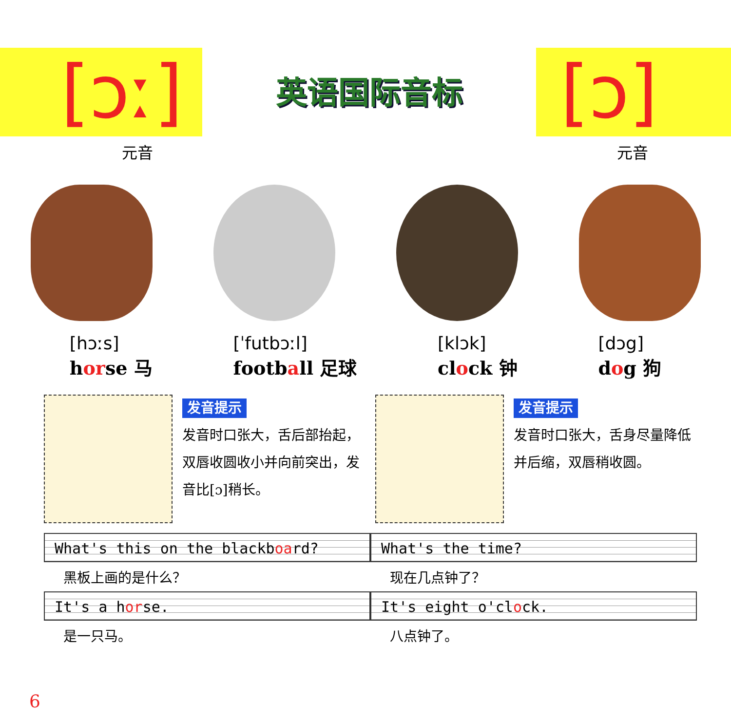[ɔː]
英语国际音标
[ɔ]
元音 元音
[hɔːs]
horse 马
[ˈfutbɔːl]
football 足球
[klɔk]
clock 钟
[dɔg]
dog 狗
发音提示
发音时口张大，舌后部抬起，双唇收圆收小并向前突出，发音比[ɔ]稍长。
发音提示
发音时口张大，舌身尽量降低并后缩，双唇稍收圆。
What's this on the blackboard?
黑板上画的是什么？
It's a horse.
是一只马。
What's the time?
现在几点钟了？
It's eight o'clock.
八点钟了。
6